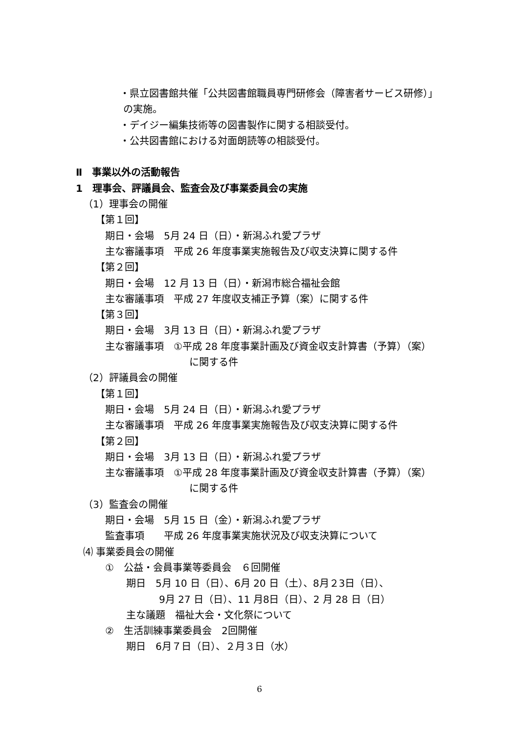・県立図書館共催「公共図書館職員専門研修会（障害者サービス研修）」
の実施。
・デイジー編集技術等の図書製作に関する相談受付。
・公共図書館における対面朗読等の相談受付。
Ⅱ　事業以外の活動報告
1　理事会、評議員会、監査会及び事業委員会の実施
（1）理事会の開催
【第１回】
期日・会場　5月 24 日（日）・新潟ふれ愛プラザ
主な審議事項　平成 26 年度事業実施報告及び収支決算に関する件
【第２回】
期日・会場　12 月 13 日（日）・新潟市総合福祉会館
主な審議事項　平成 27 年度収支補正予算（案）に関する件
【第３回】
期日・会場　3月 13 日（日）・新潟ふれ愛プラザ
主な審議事項　①平成 28 年度事業計画及び資金収支計算書（予算）（案）
に関する件
（2）評議員会の開催
【第１回】
期日・会場　5月 24 日（日）・新潟ふれ愛プラザ
主な審議事項　平成 26 年度事業実施報告及び収支決算に関する件
【第２回】
期日・会場　3月 13 日（日）・新潟ふれ愛プラザ
主な審議事項　①平成 28 年度事業計画及び資金収支計算書（予算）（案）
に関する件
（3）監査会の開催
期日・会場　5月 15 日（金）・新潟ふれ愛プラザ
監査事項　　平成 26 年度事業実施状況及び収支決算について
⑷ 事業委員会の開催
①　公益・会員事業等委員会　６回開催
期日　5月 10 日（日）、6月 20 日（土）、8月２3日（日）、
9月 27 日（日）、11 月8日（日）、2 月 28 日（日）
主な議題　福祉大会・文化祭について
②　生活訓練事業委員会　2回開催
期日　6月７日（日）、２月３日（水）
6